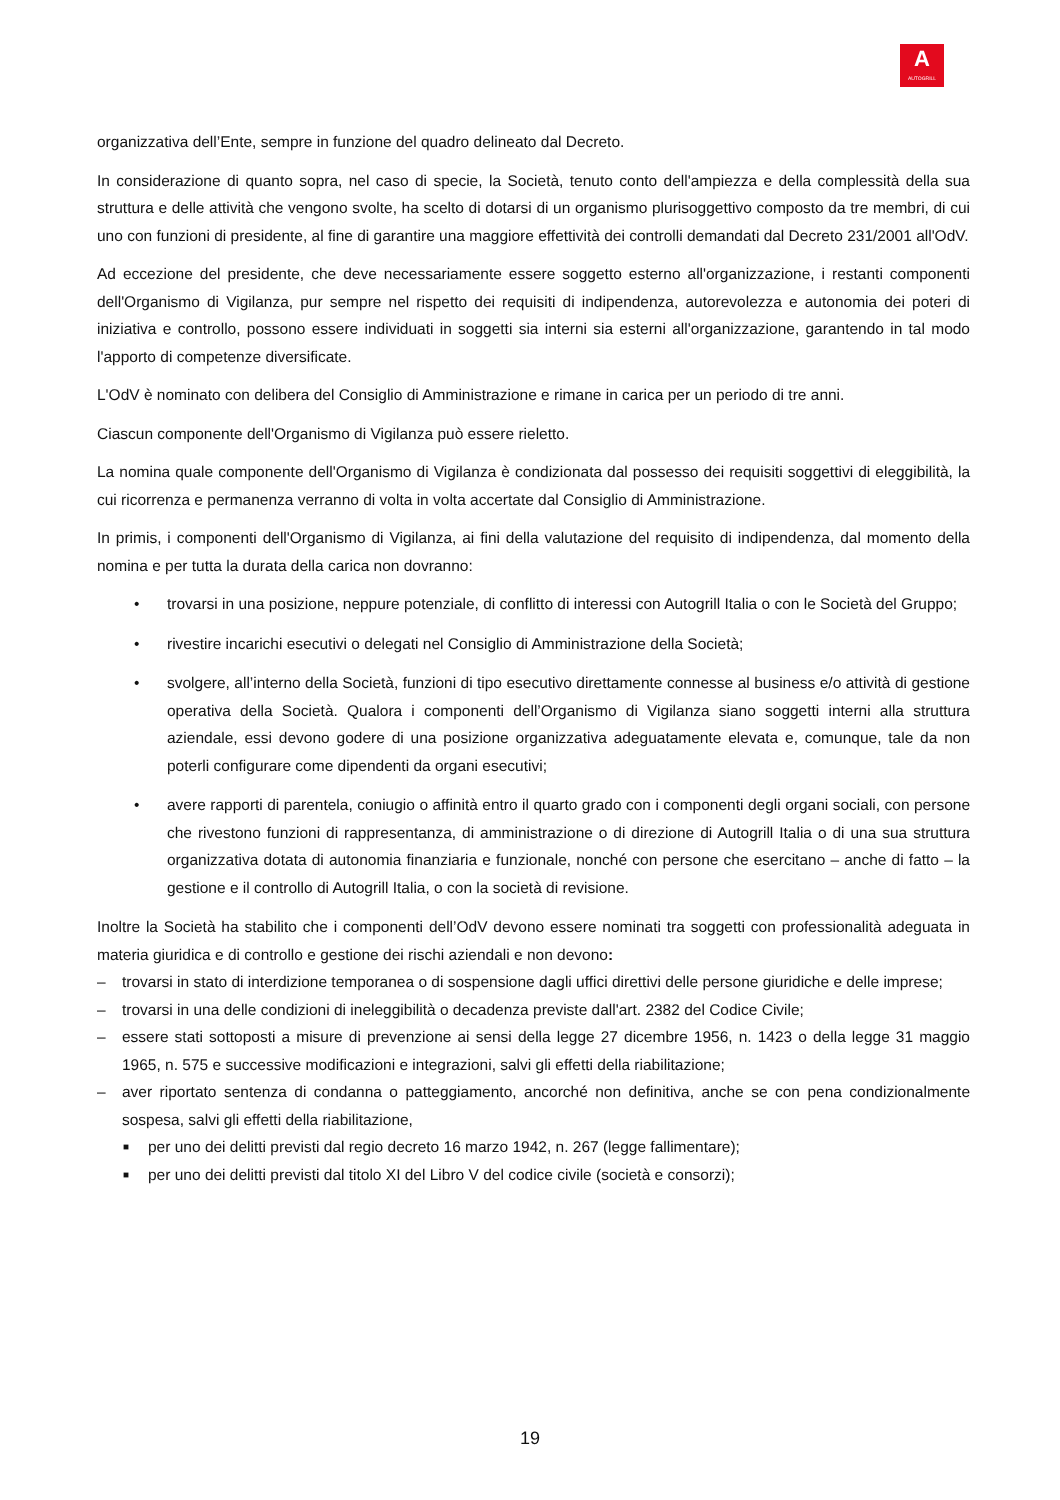A
AUTOGRILL
organizzativa dell’Ente, sempre in funzione del quadro delineato dal Decreto.
In considerazione di quanto sopra, nel caso di specie, la Società, tenuto conto dell'ampiezza e della complessità della sua struttura e delle attività che vengono svolte, ha scelto di dotarsi di un organismo plurisoggettivo composto da tre membri, di cui uno con funzioni di presidente, al fine di garantire una maggiore effettività dei controlli demandati dal Decreto 231/2001 all'OdV.
Ad eccezione del presidente, che deve necessariamente essere soggetto esterno all'organizzazione, i restanti componenti dell'Organismo di Vigilanza, pur sempre nel rispetto dei requisiti di indipendenza, autorevolezza e autonomia dei poteri di iniziativa e controllo, possono essere individuati in soggetti sia interni sia esterni all'organizzazione, garantendo in tal modo l'apporto di competenze diversificate.
L'OdV è nominato con delibera del Consiglio di Amministrazione e rimane in carica per un periodo di tre anni.
Ciascun componente dell'Organismo di Vigilanza può essere rieletto.
La nomina quale componente dell'Organismo di Vigilanza è condizionata dal possesso dei requisiti soggettivi di eleggibilità, la cui ricorrenza e permanenza verranno di volta in volta accertate dal Consiglio di Amministrazione.
In primis, i componenti dell'Organismo di Vigilanza, ai fini della valutazione del requisito di indipendenza, dal momento della nomina e per tutta la durata della carica non dovranno:
• trovarsi in una posizione, neppure potenziale, di conflitto di interessi con Autogrill Italia o con le Società del Gruppo;
• rivestire incarichi esecutivi o delegati nel Consiglio di Amministrazione della Società;
• svolgere, all’interno della Società, funzioni di tipo esecutivo direttamente connesse al business e/o attività di gestione operativa della Società. Qualora i componenti dell’Organismo di Vigilanza siano soggetti interni alla struttura aziendale, essi devono godere di una posizione organizzativa adeguatamente elevata e, comunque, tale da non poterli configurare come dipendenti da organi esecutivi;
• avere rapporti di parentela, coniugio o affinità entro il quarto grado con i componenti degli organi sociali, con persone che rivestono funzioni di rappresentanza, di amministrazione o di direzione di Autogrill Italia o di una sua struttura organizzativa dotata di autonomia finanziaria e funzionale, nonché con persone che esercitano – anche di fatto – la gestione e il controllo di Autogrill Italia, o con la società di revisione.
Inoltre la Società ha stabilito che i componenti dell’OdV devono essere nominati tra soggetti con professionalità adeguata in materia giuridica e di controllo e gestione dei rischi aziendali e non devono:
– trovarsi in stato di interdizione temporanea o di sospensione dagli uffici direttivi delle persone giuridiche e delle imprese;
– trovarsi in una delle condizioni di ineleggibilità o decadenza previste dall'art. 2382 del Codice Civile;
– essere stati sottoposti a misure di prevenzione ai sensi della legge 27 dicembre 1956, n. 1423 o della legge 31 maggio 1965, n. 575 e successive modificazioni e integrazioni, salvi gli effetti della riabilitazione;
– aver riportato sentenza di condanna o patteggiamento, ancorché non definitiva, anche se con pena condizionalmente sospesa, salvi gli effetti della riabilitazione,
■ per uno dei delitti previsti dal regio decreto 16 marzo 1942, n. 267 (legge fallimentare);
■ per uno dei delitti previsti dal titolo XI del Libro V del codice civile (società e consorzi);
19